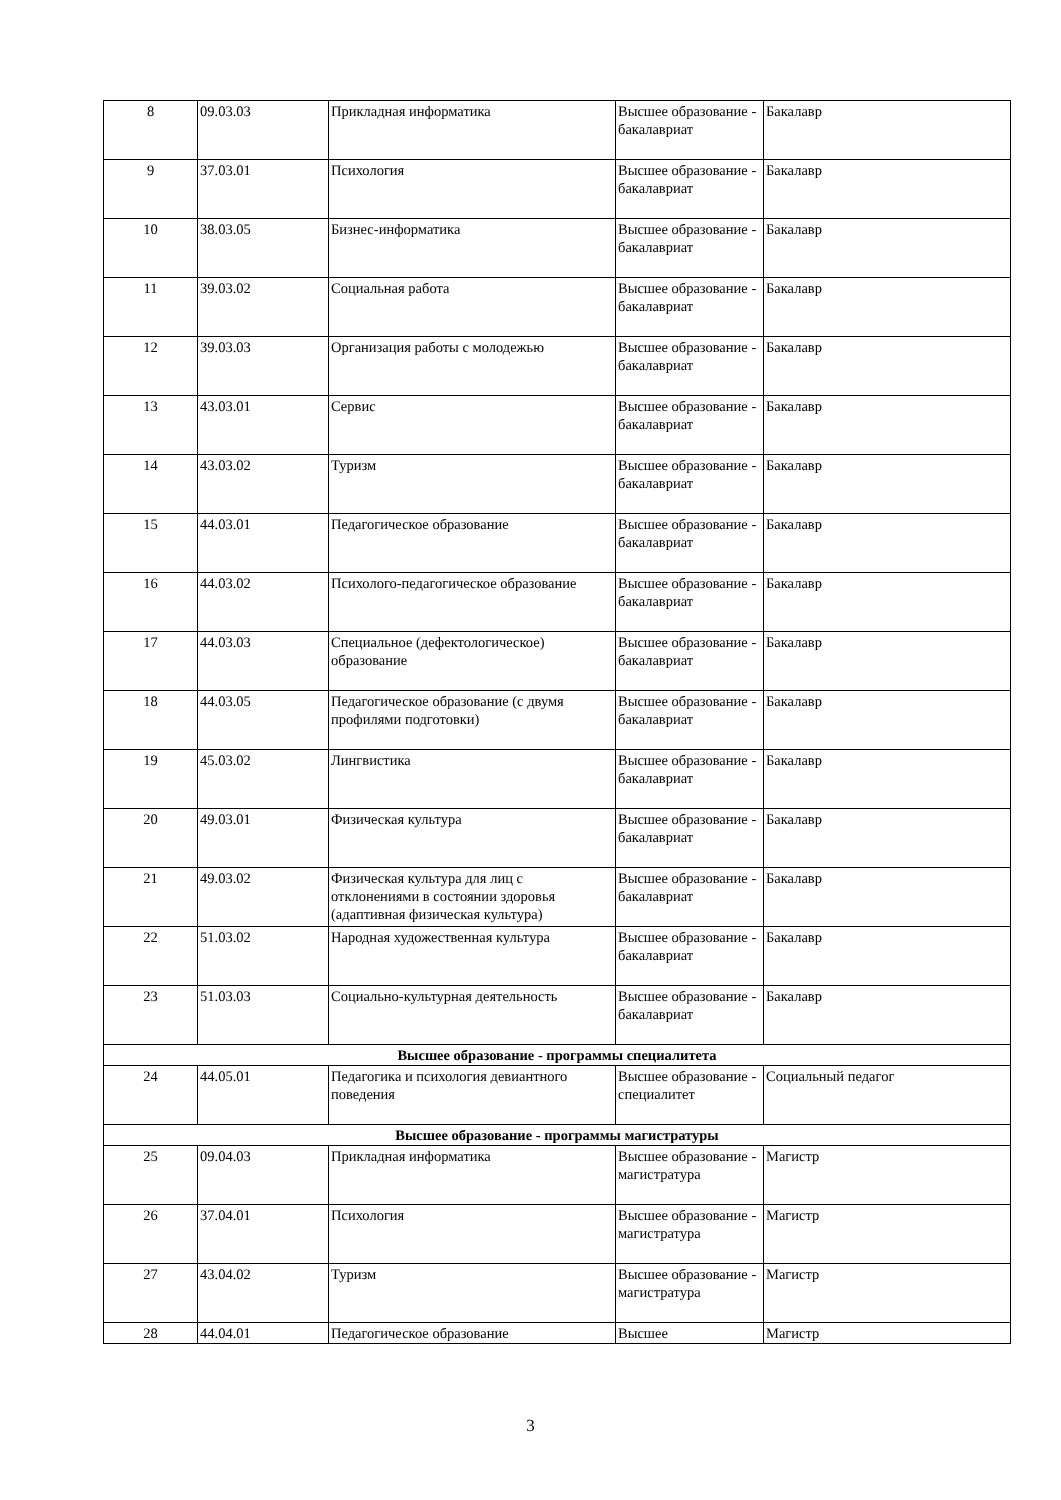| 8 | 09.03.03 | Прикладная информатика | Высшее образование - бакалавриат | Бакалавр |
| 9 | 37.03.01 | Психология | Высшее образование - бакалавриат | Бакалавр |
| 10 | 38.03.05 | Бизнес-информатика | Высшее образование - бакалавриат | Бакалавр |
| 11 | 39.03.02 | Социальная работа | Высшее образование - бакалавриат | Бакалавр |
| 12 | 39.03.03 | Организация работы с молодежью | Высшее образование - бакалавриат | Бакалавр |
| 13 | 43.03.01 | Сервис | Высшее образование - бакалавриат | Бакалавр |
| 14 | 43.03.02 | Туризм | Высшее образование - бакалавриат | Бакалавр |
| 15 | 44.03.01 | Педагогическое образование | Высшее образование - бакалавриат | Бакалавр |
| 16 | 44.03.02 | Психолого-педагогическое образование | Высшее образование - бакалавриат | Бакалавр |
| 17 | 44.03.03 | Специальное (дефектологическое) образование | Высшее образование - бакалавриат | Бакалавр |
| 18 | 44.03.05 | Педагогическое образование (с двумя профилями подготовки) | Высшее образование - бакалавриат | Бакалавр |
| 19 | 45.03.02 | Лингвистика | Высшее образование - бакалавриат | Бакалавр |
| 20 | 49.03.01 | Физическая культура | Высшее образование - бакалавриат | Бакалавр |
| 21 | 49.03.02 | Физическая культура для лиц с отклонениями в состоянии здоровья (адаптивная физическая культура) | Высшее образование - бакалавриат | Бакалавр |
| 22 | 51.03.02 | Народная художественная культура | Высшее образование - бакалавриат | Бакалавр |
| 23 | 51.03.03 | Социально-культурная деятельность | Высшее образование - бакалавриат | Бакалавр |
| Высшее образование - программы специалитета | | | | |
| 24 | 44.05.01 | Педагогика и психология девиантного поведения | Высшее образование - специалитет | Социальный педагог |
| Высшее образование - программы магистратуры | | | | |
| 25 | 09.04.03 | Прикладная информатика | Высшее образование - магистратура | Магистр |
| 26 | 37.04.01 | Психология | Высшее образование - магистратура | Магистр |
| 27 | 43.04.02 | Туризм | Высшее образование - магистратура | Магистр |
| 28 | 44.04.01 | Педагогическое образование | Высшее | Магистр |
3